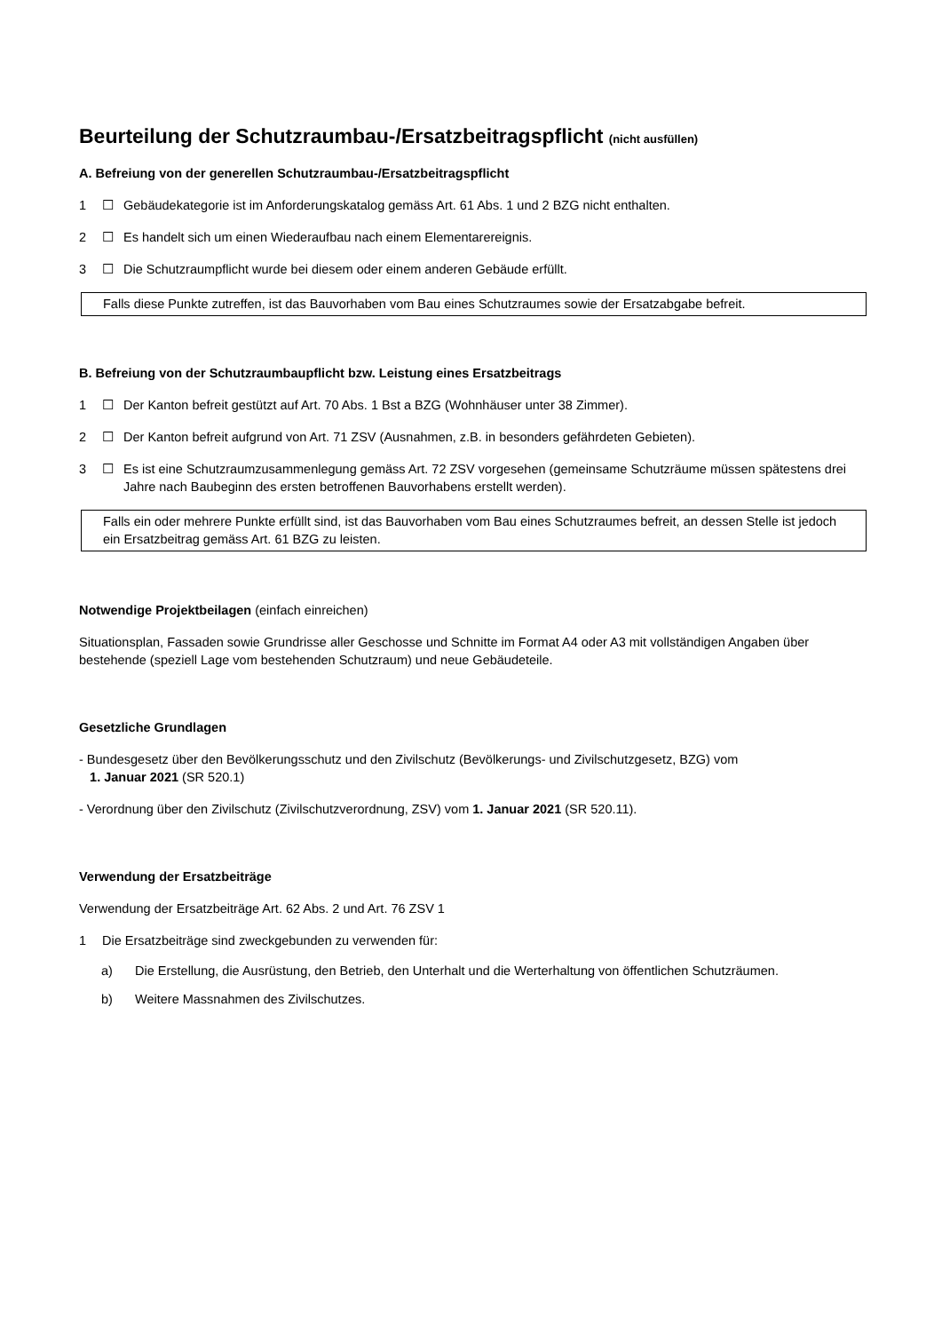Beurteilung der Schutzraumbau-/Ersatzbeitragspflicht (nicht ausfüllen)
A. Befreiung von der generellen Schutzraumbau-/Ersatzbeitragspflicht
1 ☐ Gebäudekategorie ist im Anforderungskatalog gemäss Art. 61 Abs. 1 und 2 BZG nicht enthalten.
2 ☐ Es handelt sich um einen Wiederaufbau nach einem Elementarereignis.
3 ☐ Die Schutzraumpflicht wurde bei diesem oder einem anderen Gebäude erfüllt.
Falls diese Punkte zutreffen, ist das Bauvorhaben vom Bau eines Schutzraumes sowie der Ersatzabgabe befreit.
B. Befreiung von der Schutzraumbaupflicht bzw. Leistung eines Ersatzbeitrags
1 ☐ Der Kanton befreit gestützt auf Art. 70 Abs. 1 Bst a BZG (Wohnhäuser unter 38 Zimmer).
2 ☐ Der Kanton befreit aufgrund von Art. 71 ZSV (Ausnahmen, z.B. in besonders gefährdeten Gebieten).
3 ☐ Es ist eine Schutzraumzusammenlegung gemäss Art. 72 ZSV vorgesehen (gemeinsame Schutzräume müssen spätestens drei Jahre nach Baubeginn des ersten betroffenen Bauvorhabens erstellt werden).
Falls ein oder mehrere Punkte erfüllt sind, ist das Bauvorhaben vom Bau eines Schutzraumes befreit, an dessen Stelle ist jedoch ein Ersatzbeitrag gemäss Art. 61 BZG zu leisten.
Notwendige Projektbeilagen (einfach einreichen)
Situationsplan, Fassaden sowie Grundrisse aller Geschosse und Schnitte im Format A4 oder A3 mit vollständigen Angaben über bestehende (speziell Lage vom bestehenden Schutzraum) und neue Gebäudeteile.
Gesetzliche Grundlagen
- Bundesgesetz über den Bevölkerungsschutz und den Zivilschutz (Bevölkerungs- und Zivilschutzgesetz, BZG) vom
1. Januar 2021 (SR 520.1)
- Verordnung über den Zivilschutz (Zivilschutzverordnung, ZSV) vom 1. Januar 2021 (SR 520.11).
Verwendung der Ersatzbeiträge
Verwendung der Ersatzbeiträge Art. 62 Abs. 2 und Art. 76 ZSV 1
1 Die Ersatzbeiträge sind zweckgebunden zu verwenden für:
a) Die Erstellung, die Ausrüstung, den Betrieb, den Unterhalt und die Werterhaltung von öffentlichen Schutzräumen.
b) Weitere Massnahmen des Zivilschutzes.